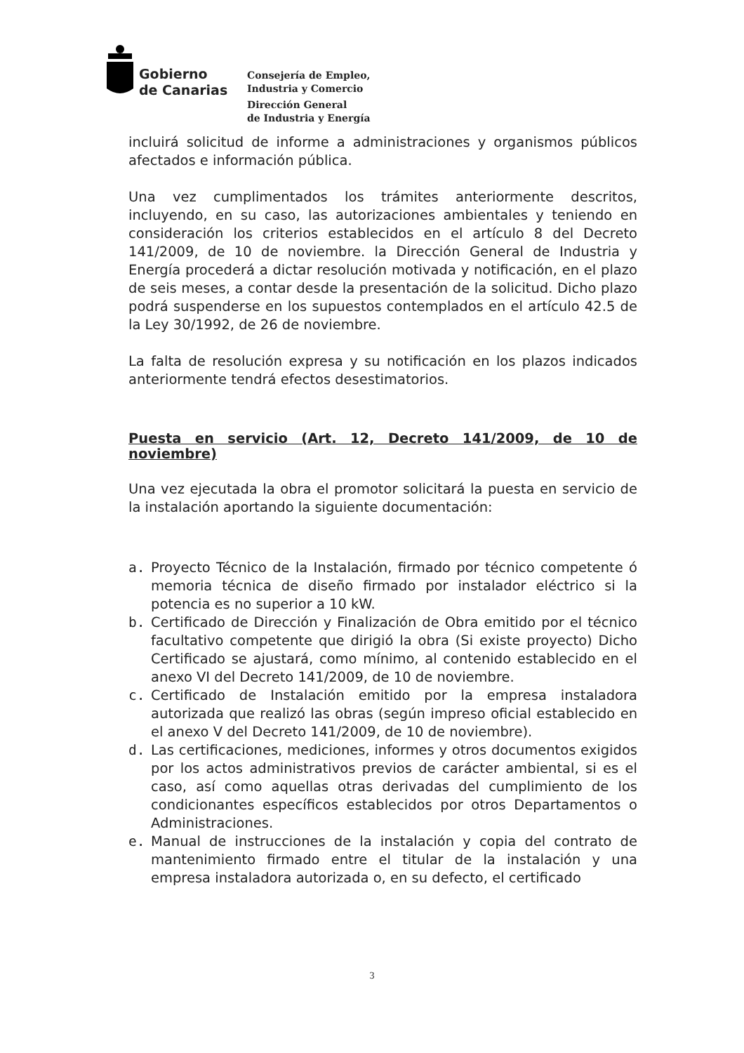Gobierno
de Canarias
Consejería de Empleo,
Industria y Comercio
Dirección General
de Industria y Energía
incluirá solicitud de informe a administraciones y organismos públicos afectados e información pública.
Una vez cumplimentados los trámites anteriormente descritos, incluyendo, en su caso, las autorizaciones ambientales y teniendo en consideración los criterios establecidos en el artículo 8 del Decreto 141/2009, de 10 de noviembre. la Dirección General de Industria y Energía procederá a dictar resolución motivada y notificación, en el plazo de seis meses, a contar desde la presentación de la solicitud. Dicho plazo podrá suspenderse en los supuestos contemplados en el artículo 42.5 de la Ley 30/1992, de 26 de noviembre.
La falta de resolución expresa y su notificación en los plazos indicados anteriormente tendrá efectos desestimatorios.
Puesta en servicio (Art. 12, Decreto 141/2009, de 10 de noviembre)
Una vez ejecutada la obra el promotor solicitará la puesta en servicio de la instalación aportando la siguiente documentación:
a. Proyecto Técnico de la Instalación, firmado por técnico competente ó memoria técnica de diseño firmado por instalador eléctrico si la potencia es no superior a 10 kW.
b. Certificado de Dirección y Finalización de Obra emitido por el técnico facultativo competente que dirigió la obra (Si existe proyecto) Dicho Certificado se ajustará, como mínimo, al contenido establecido en el anexo VI del Decreto 141/2009, de 10 de noviembre.
c. Certificado de Instalación emitido por la empresa instaladora autorizada que realizó las obras (según impreso oficial establecido en el anexo V del Decreto 141/2009, de 10 de noviembre).
d. Las certificaciones, mediciones, informes y otros documentos exigidos por los actos administrativos previos de carácter ambiental, si es el caso, así como aquellas otras derivadas del cumplimiento de los condicionantes específicos establecidos por otros Departamentos o Administraciones.
e. Manual de instrucciones de la instalación y copia del contrato de mantenimiento firmado entre el titular de la instalación y una empresa instaladora autorizada o, en su defecto, el certificado
3